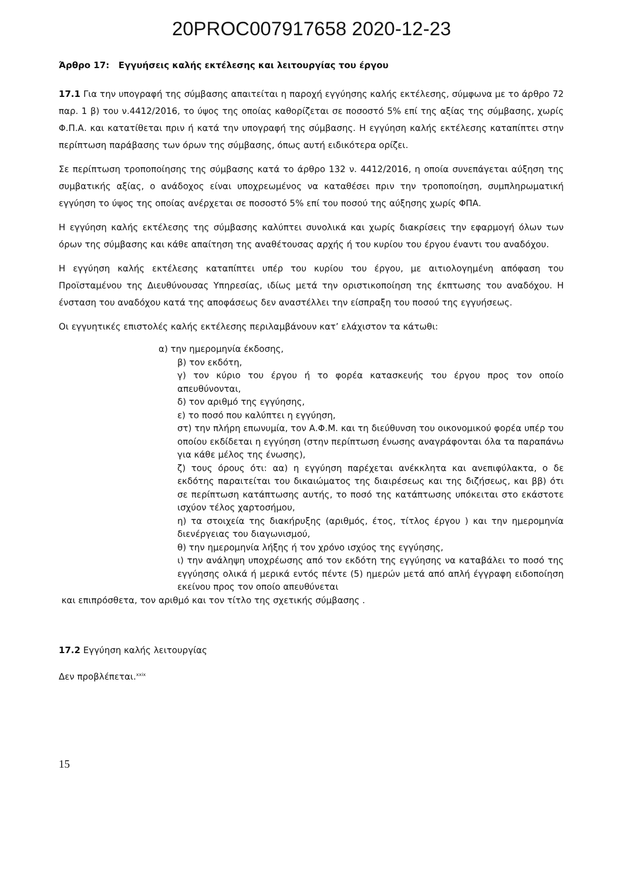20PROC007917658 2020-12-23
Άρθρο 17: Εγγυήσεις καλής εκτέλεσης και λειτουργίας του έργου
17.1 Για την υπογραφή της σύμβασης απαιτείται η παροχή εγγύησης καλής εκτέλεσης, σύμφωνα με το άρθρο 72 παρ. 1 β) του ν.4412/2016, το ύψος της οποίας καθορίζεται σε ποσοστό 5% επί της αξίας της σύμβασης, χωρίς Φ.Π.Α. και κατατίθεται πριν ή κατά την υπογραφή της σύμβασης. Η εγγύηση καλής εκτέλεσης καταπίπτει στην περίπτωση παράβασης των όρων της σύμβασης, όπως αυτή ειδικότερα ορίζει.
Σε περίπτωση τροποποίησης της σύμβασης κατά το άρθρο 132 ν. 4412/2016, η οποία συνεπάγεται αύξηση της συμβατικής αξίας, ο ανάδοχος είναι υποχρεωμένος να καταθέσει πριν την τροποποίηση, συμπληρωματική εγγύηση το ύψος της οποίας ανέρχεται σε ποσοστό 5% επί του ποσού της αύξησης χωρίς ΦΠΑ.
Η εγγύηση καλής εκτέλεσης της σύμβασης καλύπτει συνολικά και χωρίς διακρίσεις την εφαρμογή όλων των όρων της σύμβασης και κάθε απαίτηση της αναθέτουσας αρχής ή του κυρίου του έργου έναντι του αναδόχου.
Η εγγύηση καλής εκτέλεσης καταπίπτει υπέρ του κυρίου του έργου, με αιτιολογημένη απόφαση του Προϊσταμένου της Διευθύνουσας Υπηρεσίας, ιδίως μετά την οριστικοποίηση της έκπτωσης του αναδόχου. Η ένσταση του αναδόχου κατά της αποφάσεως δεν αναστέλλει την είσπραξη του ποσού της εγγυήσεως.
Οι εγγυητικές επιστολές καλής εκτέλεσης περιλαμβάνουν κατ’ ελάχιστον τα κάτωθι:
α) την ημερομηνία έκδοσης,
β) τον εκδότη,
γ) τον κύριο του έργου ή το φορέα κατασκευής του έργου προς τον οποίο απευθύνονται,
δ) τον αριθμό της εγγύησης,
ε) το ποσό που καλύπτει η εγγύηση,
στ) την πλήρη επωνυμία, τον Α.Φ.Μ. και τη διεύθυνση του οικονομικού φορέα υπέρ του οποίου εκδίδεται η εγγύηση (στην περίπτωση ένωσης αναγράφονται όλα τα παραπάνω για κάθε μέλος της ένωσης),
ζ) τους όρους ότι: αα) η εγγύηση παρέχεται ανέκκλητα και ανεπιφύλακτα, ο δε εκδότης παραιτείται του δικαιώματος της διαιρέσεως και της διζήσεως, και ββ) ότι σε περίπτωση κατάπτωσης αυτής, το ποσό της κατάπτωσης υπόκειται στο εκάστοτε ισχύον τέλος χαρτοσήμου,
η) τα στοιχεία της διακήρυξης (αριθμός, έτος, τίτλος έργου ) και την ημερομηνία διενέργειας του διαγωνισμού,
θ) την ημερομηνία λήξης ή τον χρόνο ισχύος της εγγύησης,
ι) την ανάληψη υποχρέωσης από τον εκδότη της εγγύησης να καταβάλει το ποσό της εγγύησης ολικά ή μερικά εντός πέντε (5) ημερών μετά από απλή έγγραφη ειδοποίηση εκείνου προς τον οποίο απευθύνεται
και επιπρόσθετα, τον αριθμό και τον τίτλο της σχετικής σύμβασης .
17.2 Εγγύηση καλής λειτουργίας
Δεν προβλέπεται.<sup>xxix</sup>
15